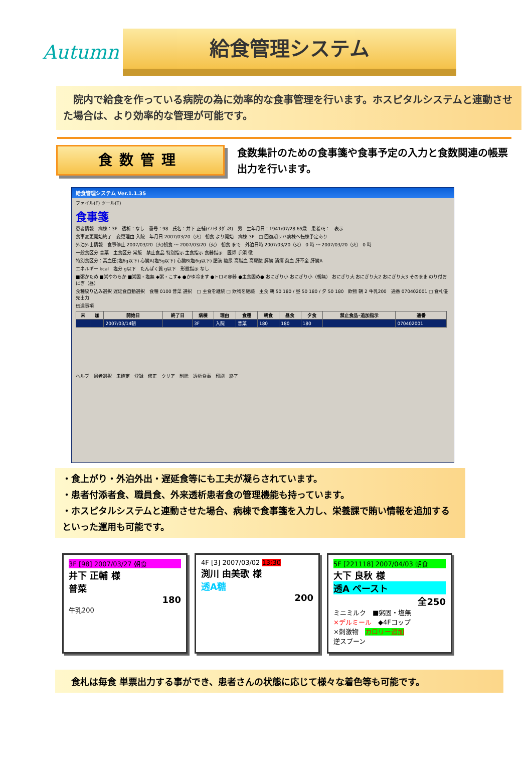Autumn
給食管理システム
　院内で給食を作っている病院の為に効率的な食事管理を行います。ホスピタルシステムと連動させた場合は、より効率的な管理が可能です。
食数管理
食数集計のための食事箋や食事予定の入力と食数関連の帳票出力を行います。
給食管理システム Ver.1.1.35
ファイル(F) ツール(T)
食事箋
患者情報　病棟：3F　透析：なし　番号：98　氏名：井下 正輔(ｲﾉｼﾀ ﾀﾀﾞｽｹ)　男　生年月日：1941/07/28 65歳　患者ﾒﾓ：　表示
食事変更開始終了　変更理由 入院　年月日 2007/03/20（火） 朝食 より開始　病棟 3F　□ 回復期リハ病棟へ転棟予定あり
外泊外出情報　食事停止 2007/03/20（火)朝食 ～ 2007/03/20（火） 朝食 まで　外泊日時 2007/03/20（火） 0 時 ～ 2007/03/20（火） 0 時
一般食区分 普菜　主食区分 常飯　禁止食品 特別指示 主食指示 食器指示　医師 手須 徹
特別食区分：高血圧(塩6g以下) 心臓A(塩5g以下) 心臓B(塩6g以下) 肥満 糖尿 高脂血 高尿酸 膵臓 潰瘍 貧血 肝不全 肝臓A
エネルギー kcal　塩分 g以下　たんぱく質 g以下　形態指示 なし
■粥かため ■粥やわらか ■粥固・塩無 ◆粥・こす◆ ●かゆ冷ます ●トロミ容器 ●主食固め● おにぎり小 おにぎり小（朝無） おにぎり大 おにぎり大2 おにぎり大3 そのまま のり付おにぎ（昼）
食種絞り込み選択 遅延食自動選択　食種 0100 普菜 選択　□ 主食を継続 □ 飲物を継続　主食 朝 50 180 / 昼 50 180 / 夕 50 180　飲物 朝 2 牛乳200　通番 070402001 □ 食札優先出力
伝達事項
| 未 | 加 | 開始日 | 終了日 | 病棟 | 理由 | 食種 | 朝食 | 昼食 | 夕食 | 禁止食品･追加指示 | 通番 |
| --- | --- | --- | --- | --- | --- | --- | --- | --- | --- | --- | --- |
| | | 2007/03/14朝 | | 3F | 入院 | 普菜 | 180 | 180 | 180 | | 070402001 |
ヘルプ　患者選択　未確定　登録　修正　クリア　削除　透析食事　印刷　終了
・食上がり・外泊外出・遅延食等にも工夫が凝らされています。
・患者付添者食、職員食、外来透析患者食の管理機能も持っています。
・ホスピタルシステムと連動させた場合、病棟で食事箋を入力し、栄養課で賄い情報を追加するといった運用も可能です。
3F [98] 2007/03/27 朝食
井下 正輔 様
普菜
180
牛乳200
4F [3] 2007/03/02 13:30
渕川 由美歌 様
透A糖
200
5F [221118] 2007/04/03 朝食
大下 良秋 様
透A ペースト
全250
ミニミルク　■粥固・塩無
×デルミール　◆4Fコップ
×刺激物　カロリー追加
逆スプーン
食札は毎食 単票出力する事ができ、患者さんの状態に応じて様々な着色等も可能です。